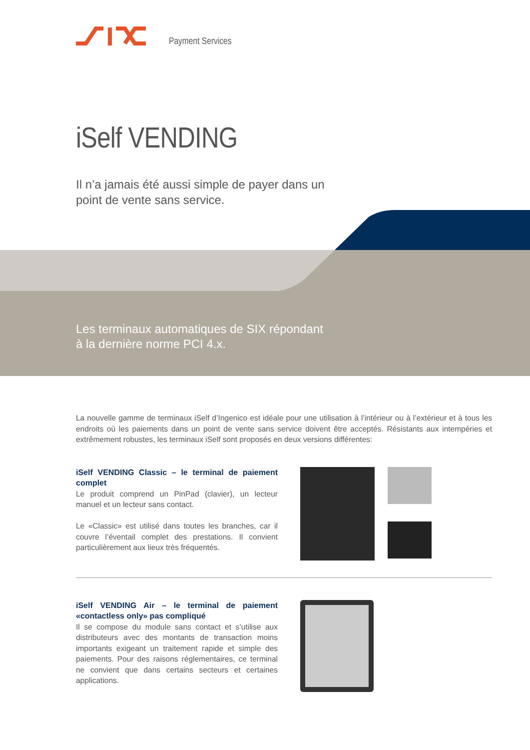Payment Services
iSelf VENDING
Il n’a jamais été aussi simple de payer dans un
point de vente sans service.
Les terminaux automatiques de SIX répondant
à la dernière norme PCI 4.x.
La nouvelle gamme de terminaux iSelf d’Ingenico est idéale pour une utilisation à l’intérieur ou à l’extérieur et à tous les endroits où les paiements dans un point de vente sans service doivent être acceptés. Résistants aux intempéries et extrêmement robustes, les terminaux iSelf sont proposés en deux versions différentes:
iSelf VENDING Classic – le terminal de paiement complet
Le produit comprend un PinPad (clavier), un lecteur manuel et un lecteur sans contact.
Le «Classic» est utilisé dans toutes les branches, car il couvre l’éventail complet des prestations. Il convient particulièrement aux lieux très fréquentés.
iSelf VENDING Air – le terminal de paiement «contactless only» pas compliqué
Il se compose du module sans contact et s’utilise aux distributeurs avec des montants de transaction moins importants exigeant un traitement rapide et simple des paiements. Pour des raisons réglementaires, ce terminal ne convient que dans certains secteurs et certaines applications.